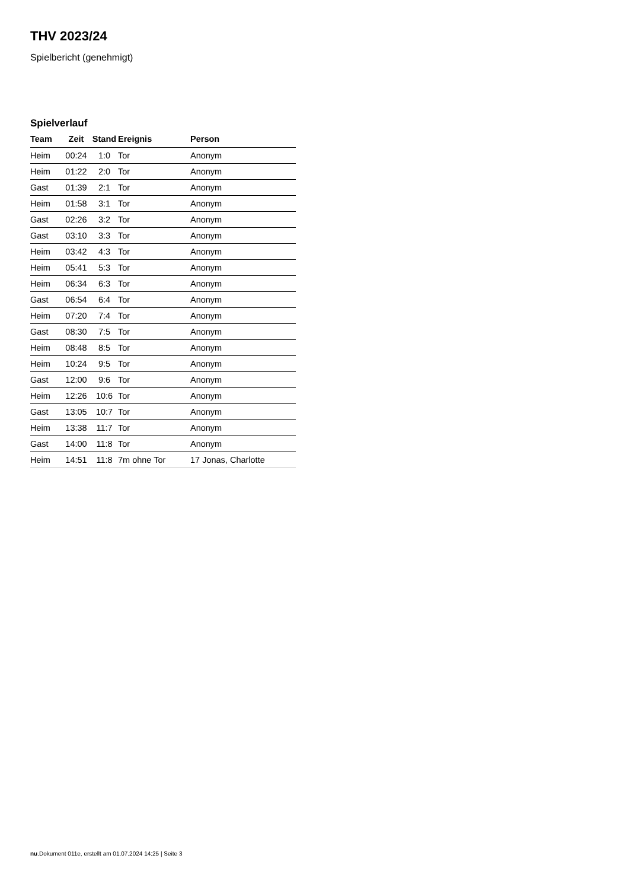THV 2023/24
Spielbericht (genehmigt)
Spielverlauf
| Team | Zeit | Stand | Ereignis | Person |
| --- | --- | --- | --- | --- |
| Heim | 00:24 | 1:0 | Tor | Anonym |
| Heim | 01:22 | 2:0 | Tor | Anonym |
| Gast | 01:39 | 2:1 | Tor | Anonym |
| Heim | 01:58 | 3:1 | Tor | Anonym |
| Gast | 02:26 | 3:2 | Tor | Anonym |
| Gast | 03:10 | 3:3 | Tor | Anonym |
| Heim | 03:42 | 4:3 | Tor | Anonym |
| Heim | 05:41 | 5:3 | Tor | Anonym |
| Heim | 06:34 | 6:3 | Tor | Anonym |
| Gast | 06:54 | 6:4 | Tor | Anonym |
| Heim | 07:20 | 7:4 | Tor | Anonym |
| Gast | 08:30 | 7:5 | Tor | Anonym |
| Heim | 08:48 | 8:5 | Tor | Anonym |
| Heim | 10:24 | 9:5 | Tor | Anonym |
| Gast | 12:00 | 9:6 | Tor | Anonym |
| Heim | 12:26 | 10:6 | Tor | Anonym |
| Gast | 13:05 | 10:7 | Tor | Anonym |
| Heim | 13:38 | 11:7 | Tor | Anonym |
| Gast | 14:00 | 11:8 | Tor | Anonym |
| Heim | 14:51 | 11:8 | 7m ohne Tor | 17 Jonas, Charlotte |
nu.Dokument 011e, erstellt am 01.07.2024 14:25 | Seite 3